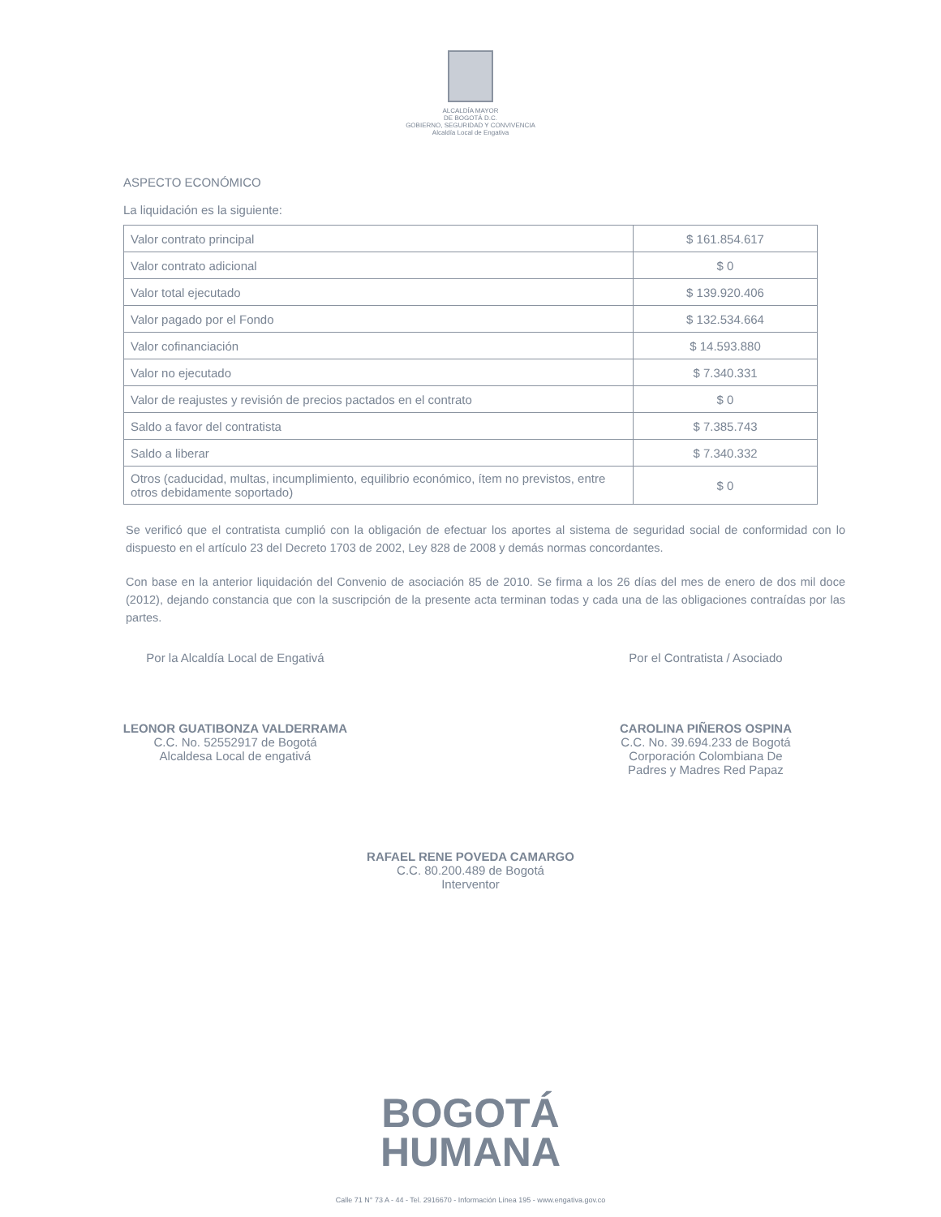ALCALDÍA MAYOR
DE BOGOTÁ D.C.
GOBIERNO, SEGURIDAD Y CONVIVENCIA
Alcaldía Local de Engativa
ASPECTO ECONÓMICO
La liquidación es la siguiente:
| Valor contrato principal | $ 161.854.617 |
| Valor contrato adicional | $ 0 |
| Valor total ejecutado | $ 139.920.406 |
| Valor pagado por el Fondo | $ 132.534.664 |
| Valor cofinanciación | $ 14.593.880 |
| Valor no ejecutado | $ 7.340.331 |
| Valor de reajustes y revisión de precios pactados en el contrato | $ 0 |
| Saldo a favor del contratista | $ 7.385.743 |
| Saldo a liberar | $ 7.340.332 |
| Otros (caducidad, multas, incumplimiento, equilibrio económico, ítem no previstos, entre otros debidamente soportado) | $ 0 |
Se verificó que el contratista cumplió con la obligación de efectuar los aportes al sistema de seguridad social de conformidad con lo dispuesto en el artículo 23 del Decreto 1703 de 2002, Ley 828 de 2008 y demás normas concordantes.
Con base en la anterior liquidación del Convenio de asociación 85 de 2010. Se firma a los 26 días del mes de enero de dos mil doce (2012), dejando constancia que con la suscripción de la presente acta terminan todas y cada una de las obligaciones contraídas por las partes.
Por la Alcaldía Local de Engativá
LEONOR GUATIBONZA VALDERRAMA
C.C. No. 52552917 de Bogotá
Alcaldesa Local de engativá
Por el Contratista / Asociado
CAROLINA PIÑEROS OSPINA
C.C. No. 39.694.233 de Bogotá
Corporación Colombiana De
Padres y Madres Red Papaz
RAFAEL RENE POVEDA CAMARGO
C.C. 80.200.489 de Bogotá
Interventor
BOGOTÁ
HUMANA
Calle 71 N° 73 A - 44 - Tel. 2916670 - Información Línea 195 - www.engativa.gov.co